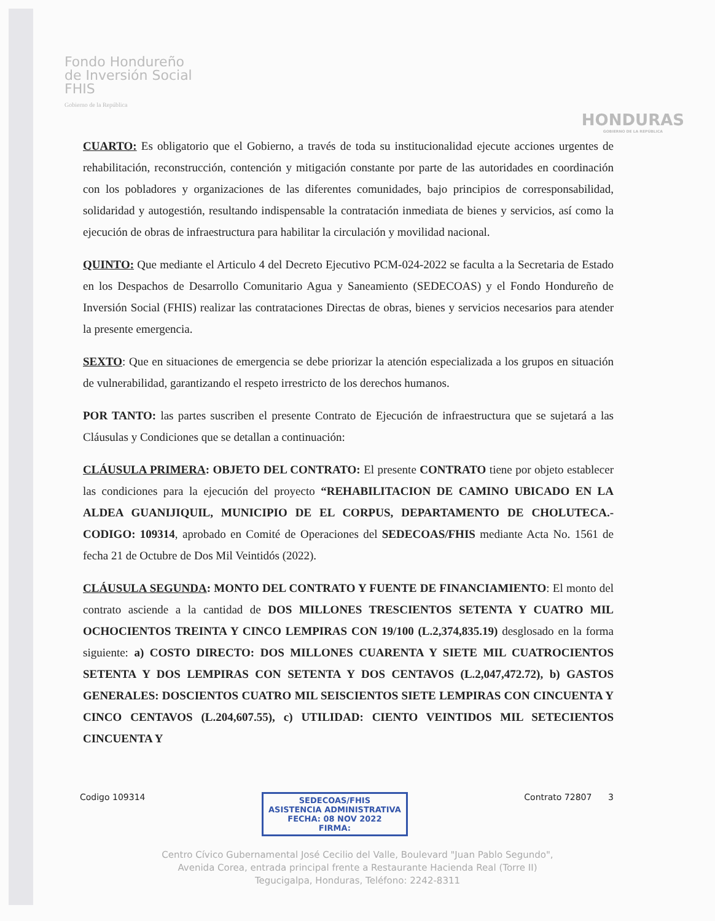Fondo Hondureño
de Inversión Social
FHIS
Gobierno de la República
HONDURAS
GOBIERNO DE LA REPÚBLICA
CUARTO: Es obligatorio que el Gobierno, a través de toda su institucionalidad ejecute acciones urgentes de rehabilitación, reconstrucción, contención y mitigación constante por parte de las autoridades en coordinación con los pobladores y organizaciones de las diferentes comunidades, bajo principios de corresponsabilidad, solidaridad y autogestión, resultando indispensable la contratación inmediata de bienes y servicios, así como la ejecución de obras de infraestructura para habilitar la circulación y movilidad nacional.
QUINTO: Que mediante el Articulo 4 del Decreto Ejecutivo PCM-024-2022 se faculta a la Secretaria de Estado en los Despachos de Desarrollo Comunitario Agua y Saneamiento (SEDECOAS) y el Fondo Hondureño de Inversión Social (FHIS) realizar las contrataciones Directas de obras, bienes y servicios necesarios para atender la presente emergencia.
SEXTO: Que en situaciones de emergencia se debe priorizar la atención especializada a los grupos en situación de vulnerabilidad, garantizando el respeto irrestricto de los derechos humanos.
POR TANTO: las partes suscriben el presente Contrato de Ejecución de infraestructura que se sujetará a las Cláusulas y Condiciones que se detallan a continuación:
CLÁUSULA PRIMERA: OBJETO DEL CONTRATO: El presente CONTRATO tiene por objeto establecer las condiciones para la ejecución del proyecto “REHABILITACION DE CAMINO UBICADO EN LA ALDEA GUANIJIQUIL, MUNICIPIO DE EL CORPUS, DEPARTAMENTO DE CHOLUTECA.- CODIGO: 109314, aprobado en Comité de Operaciones del SEDECOAS/FHIS mediante Acta No. 1561 de fecha 21 de Octubre de Dos Mil Veintidós (2022).
CLÁUSULA SEGUNDA: MONTO DEL CONTRATO Y FUENTE DE FINANCIAMIENTO: El monto del contrato asciende a la cantidad de DOS MILLONES TRESCIENTOS SETENTA Y CUATRO MIL OCHOCIENTOS TREINTA Y CINCO LEMPIRAS CON 19/100 (L.2,374,835.19) desglosado en la forma siguiente: a) COSTO DIRECTO: DOS MILLONES CUARENTA Y SIETE MIL CUATROCIENTOS SETENTA Y DOS LEMPIRAS CON SETENTA Y DOS CENTAVOS (L.2,047,472.72), b) GASTOS GENERALES: DOSCIENTOS CUATRO MIL SEISCIENTOS SIETE LEMPIRAS CON CINCUENTA Y CINCO CENTAVOS (L.204,607.55), c) UTILIDAD: CIENTO VEINTIDOS MIL SETECIENTOS CINCUENTA Y
Codigo 109314
SEDECOAS/FHIS
ASISTENCIA ADMINISTRATIVA
FECHA: 08 NOV 2022
FIRMA:
Contrato 72807 3
Centro Cívico Gubernamental José Cecilio del Valle, Boulevard "Juan Pablo Segundo",
Avenida Corea, entrada principal frente a Restaurante Hacienda Real (Torre II)
Tegucigalpa, Honduras, Teléfono: 2242-8311